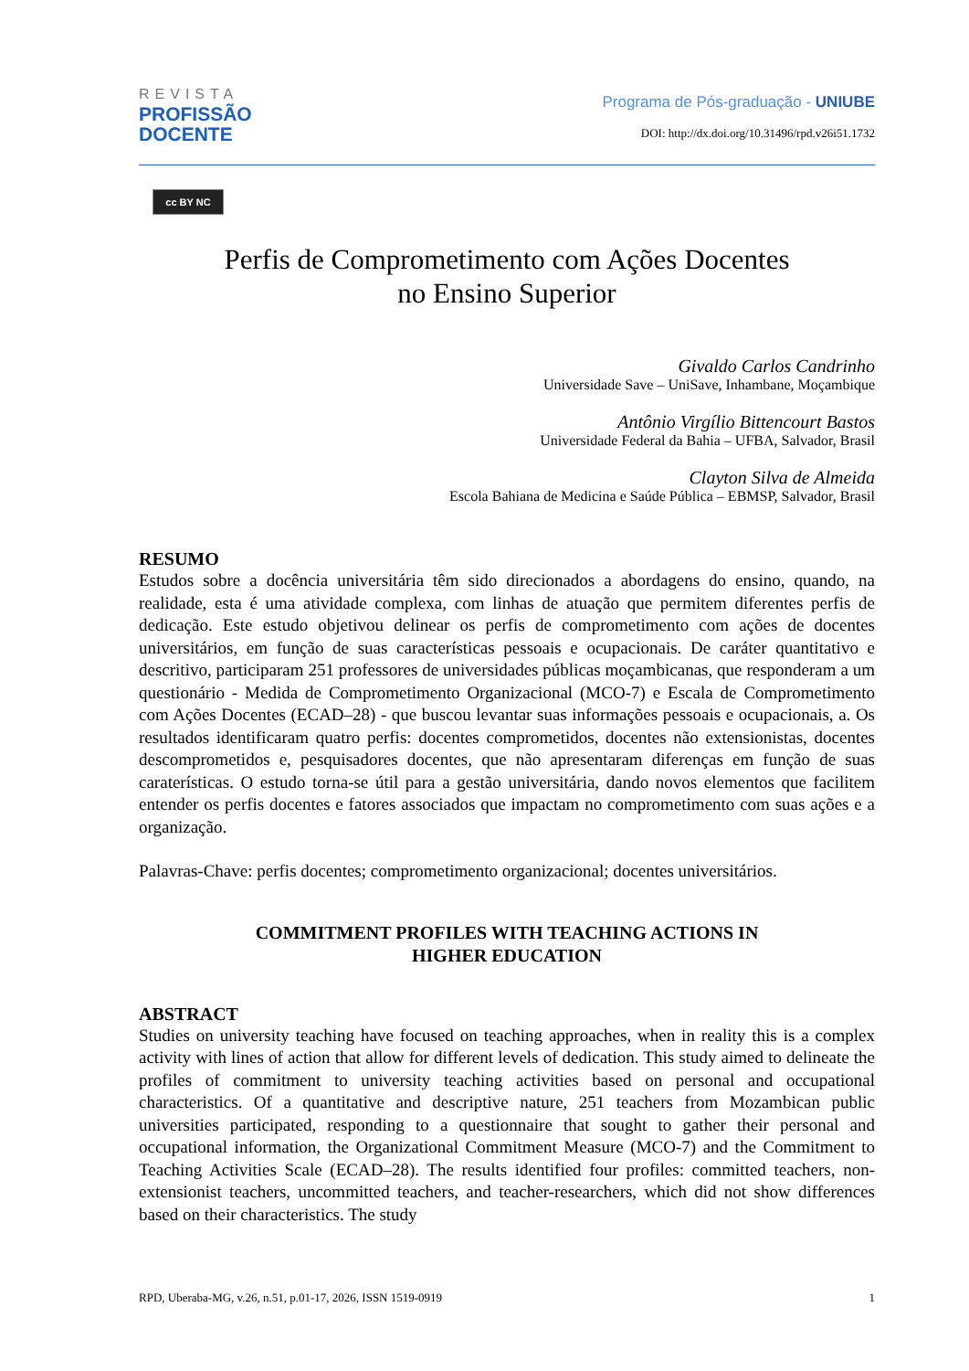REVISTA
PROFISSÃO
DOCENTE
Programa de Pós-graduação - UNIUBE
DOI: http://dx.doi.org/10.31496/rpd.v26i51.1732
cc BY NC
Perfis de Comprometimento com Ações Docentes
no Ensino Superior
Givaldo Carlos Candrinho
Universidade Save – UniSave, Inhambane, Moçambique
Antônio Virgílio Bittencourt Bastos
Universidade Federal da Bahia – UFBA, Salvador, Brasil
Clayton Silva de Almeida
Escola Bahiana de Medicina e Saúde Pública – EBMSP, Salvador, Brasil
RESUMO
Estudos sobre a docência universitária têm sido direcionados a abordagens do ensino, quando, na realidade, esta é uma atividade complexa, com linhas de atuação que permitem diferentes perfis de dedicação. Este estudo objetivou delinear os perfis de comprometimento com ações de docentes universitários, em função de suas características pessoais e ocupacionais. De caráter quantitativo e descritivo, participaram 251 professores de universidades públicas moçambicanas, que responderam a um questionário - Medida de Comprometimento Organizacional (MCO-7) e Escala de Comprometimento com Ações Docentes (ECAD–28) - que buscou levantar suas informações pessoais e ocupacionais, a. Os resultados identificaram quatro perfis: docentes comprometidos, docentes não extensionistas, docentes descomprometidos e, pesquisadores docentes, que não apresentaram diferenças em função de suas caraterísticas. O estudo torna-se útil para a gestão universitária, dando novos elementos que facilitem entender os perfis docentes e fatores associados que impactam no comprometimento com suas ações e a organização.
Palavras-Chave: perfis docentes; comprometimento organizacional; docentes universitários.
COMMITMENT PROFILES WITH TEACHING ACTIONS IN
HIGHER EDUCATION
ABSTRACT
Studies on university teaching have focused on teaching approaches, when in reality this is a complex activity with lines of action that allow for different levels of dedication. This study aimed to delineate the profiles of commitment to university teaching activities based on personal and occupational characteristics. Of a quantitative and descriptive nature, 251 teachers from Mozambican public universities participated, responding to a questionnaire that sought to gather their personal and occupational information, the Organizational Commitment Measure (MCO-7) and the Commitment to Teaching Activities Scale (ECAD–28). The results identified four profiles: committed teachers, non-extensionist teachers, uncommitted teachers, and teacher-researchers, which did not show differences based on their characteristics. The study
RPD, Uberaba-MG, v.26, n.51, p.01-17, 2026, ISSN 1519-0919 1